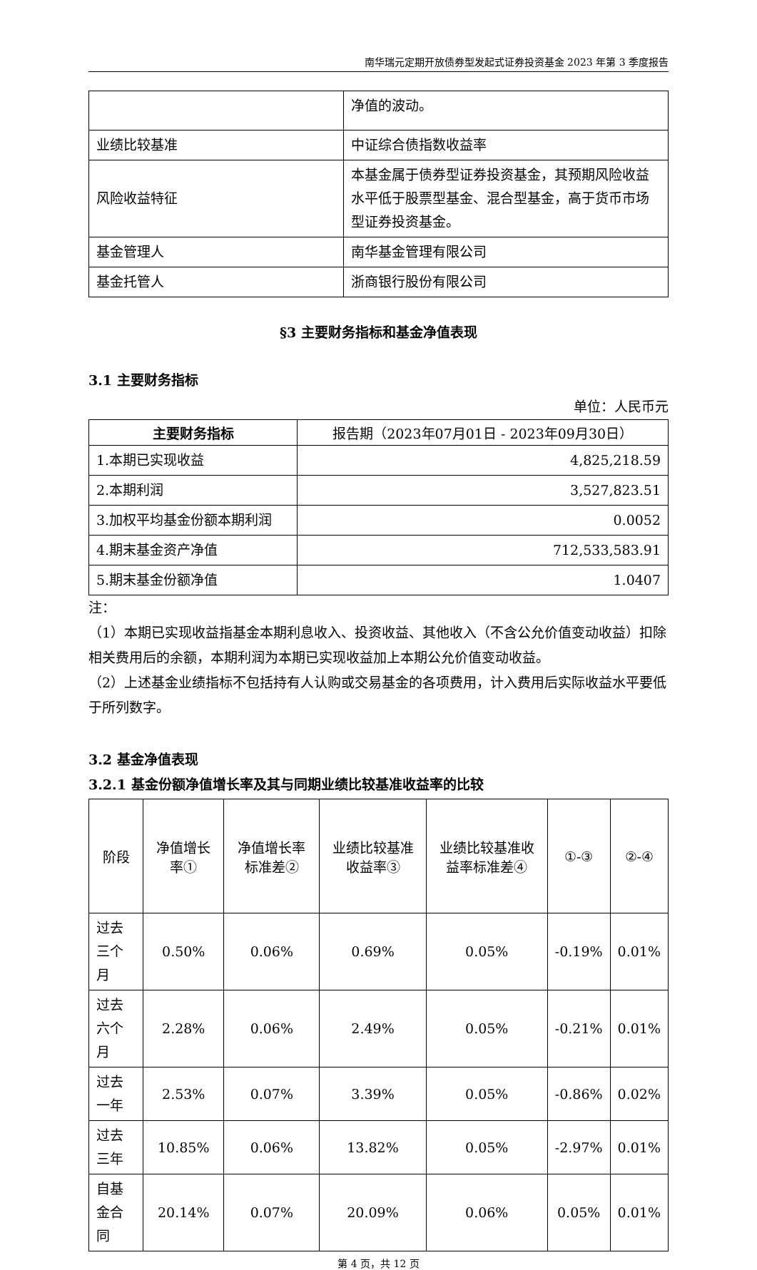南华瑞元定期开放债券型发起式证券投资基金 2023 年第 3 季度报告
| | 净值的波动。 |
| 业绩比较基准 | 中证综合债指数收益率 |
| 风险收益特征 | 本基金属于债券型证券投资基金，其预期风险收益水平低于股票型基金、混合型基金，高于货币市场型证券投资基金。 |
| 基金管理人 | 南华基金管理有限公司 |
| 基金托管人 | 浙商银行股份有限公司 |
§3 主要财务指标和基金净值表现
3.1 主要财务指标
单位：人民币元
| 主要财务指标 | 报告期（2023年07月01日 - 2023年09月30日） |
| --- | --- |
| 1.本期已实现收益 | 4,825,218.59 |
| 2.本期利润 | 3,527,823.51 |
| 3.加权平均基金份额本期利润 | 0.0052 |
| 4.期末基金资产净值 | 712,533,583.91 |
| 5.期末基金份额净值 | 1.0407 |
注：
（1）本期已实现收益指基金本期利息收入、投资收益、其他收入（不含公允价值变动收益）扣除相关费用后的余额，本期利润为本期已实现收益加上本期公允价值变动收益。
（2）上述基金业绩指标不包括持有人认购或交易基金的各项费用，计入费用后实际收益水平要低于所列数字。
3.2 基金净值表现
3.2.1 基金份额净值增长率及其与同期业绩比较基准收益率的比较
| 阶段 | 净值增长率① | 净值增长率标准差② | 业绩比较基准收益率③ | 业绩比较基准收益率标准差④ | ①-③ | ②-④ |
| --- | --- | --- | --- | --- | --- | --- |
| 过去三个月 | 0.50% | 0.06% | 0.69% | 0.05% | -0.19% | 0.01% |
| 过去六个月 | 2.28% | 0.06% | 2.49% | 0.05% | -0.21% | 0.01% |
| 过去一年 | 2.53% | 0.07% | 3.39% | 0.05% | -0.86% | 0.02% |
| 过去三年 | 10.85% | 0.06% | 13.82% | 0.05% | -2.97% | 0.01% |
| 自基金合同 | 20.14% | 0.07% | 20.09% | 0.06% | 0.05% | 0.01% |
第 4 页，共 12 页